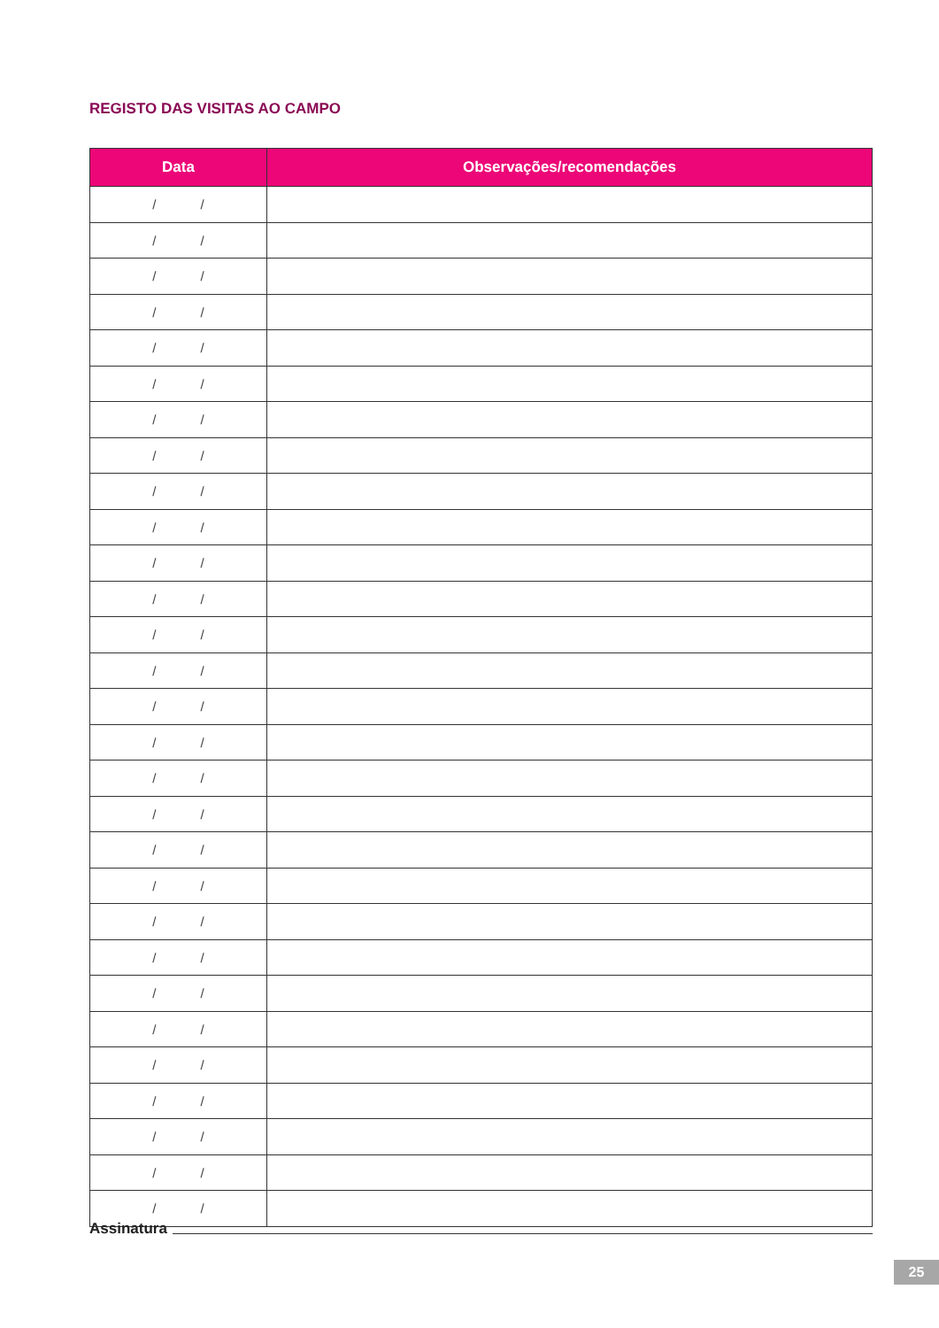REGISTO DAS VISITAS AO CAMPO
| Data | Observações/recomendações |
| --- | --- |
| / / | |
| / / | |
| / / | |
| / / | |
| / / | |
| / / | |
| / / | |
| / / | |
| / / | |
| / / | |
| / / | |
| / / | |
| / / | |
| / / | |
| / / | |
| / / | |
| / / | |
| / / | |
| / / | |
| / / | |
| / / | |
| / / | |
| / / | |
| / / | |
| / / | |
| / / | |
| / / | |
| / / | |
| / / | |
Assinatura
25